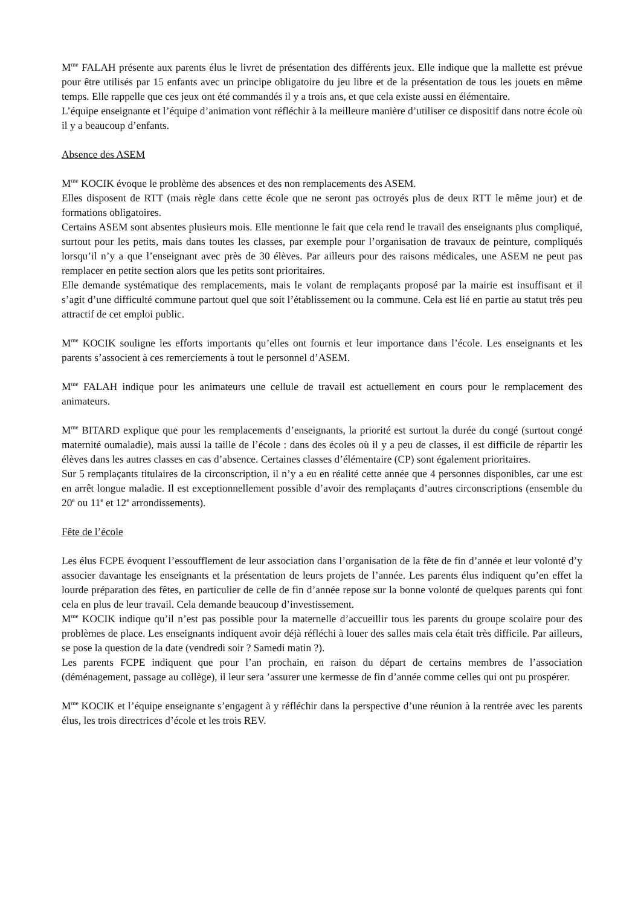M<sup>me</sup> FALAH présente aux parents élus le livret de présentation des différents jeux. Elle indique que la mallette est prévue pour être utilisés par 15 enfants avec un principe obligatoire du jeu libre et de la présentation de tous les jouets en même temps. Elle rappelle que ces jeux ont été commandés il y a trois ans, et que cela existe aussi en élémentaire.
L’équipe enseignante et l’équipe d’animation vont réfléchir à la meilleure manière d’utiliser ce dispositif dans notre école où il y a beaucoup d’enfants.
Absence des ASEM
M<sup>me</sup> KOCIK évoque le problème des absences et des non remplacements des ASEM.
Elles disposent de RTT (mais règle dans cette école que ne seront pas octroyés plus de deux RTT le même jour) et de formations obligatoires.
Certains ASEM sont absentes plusieurs mois. Elle mentionne le fait que cela rend le travail des enseignants plus compliqué, surtout pour les petits, mais dans toutes les classes, par exemple pour l’organisation de travaux de peinture, compliqués lorsqu’il n’y a que l’enseignant avec près de 30 élèves. Par ailleurs pour des raisons médicales, une ASEM ne peut pas remplacer en petite section alors que les petits sont prioritaires.
Elle demande systématique des remplacements, mais le volant de remplaçants proposé par la mairie est insuffisant et il s’agit d’une difficulté commune partout quel que soit l’établissement ou la commune. Cela est lié en partie au statut très peu attractif de cet emploi public.
M<sup>me</sup> KOCIK souligne les efforts importants qu’elles ont fournis et leur importance dans l’école. Les enseignants et les parents s’associent à ces remerciements à tout le personnel d’ASEM.
M<sup>me</sup> FALAH indique pour les animateurs une cellule de travail est actuellement en cours pour le remplacement des animateurs.
M<sup>me</sup> BITARD explique que pour les remplacements d’enseignants, la priorité est surtout la durée du congé (surtout congé maternité oumaladie), mais aussi la taille de l’école : dans des écoles où il y a peu de classes, il est difficile de répartir les élèves dans les autres classes en cas d’absence. Certaines classes d’élémentaire (CP) sont également prioritaires.
Sur 5 remplaçants titulaires de la circonscription, il n’y a eu en réalité cette année que 4 personnes disponibles, car une est en arrêt longue maladie. Il est exceptionnellement possible d’avoir des remplaçants d’autres circonscriptions (ensemble du 20<sup>e</sup> ou 11<sup>e</sup> et 12<sup>e</sup> arrondissements).
Fête de l’école
Les élus FCPE évoquent l’essoufflement de leur association dans l’organisation de la fête de fin d’année et leur volonté d’y associer davantage les enseignants et la présentation de leurs projets de l’année. Les parents élus indiquent qu’en effet la lourde préparation des fêtes, en particulier de celle de fin d’année repose sur la bonne volonté de quelques parents qui font cela en plus de leur travail. Cela demande beaucoup d’investissement.
M<sup>me</sup> KOCIK indique qu’il n’est pas possible pour la maternelle d’accueillir tous les parents du groupe scolaire pour des problèmes de place. Les enseignants indiquent avoir déjà réfléchi à louer des salles mais cela était très difficile. Par ailleurs, se pose la question de la date (vendredi soir ? Samedi matin ?).
Les parents FCPE indiquent que pour l’an prochain, en raison du départ de certains membres de l’association (déménagement, passage au collège), il leur sera ’assurer une kermesse de fin d’année comme celles qui ont pu prospérer.
M<sup>me</sup> KOCIK et l’équipe enseignante s’engagent à y réfléchir dans la perspective d’une réunion à la rentrée avec les parents élus, les trois directrices d’école et les trois REV.